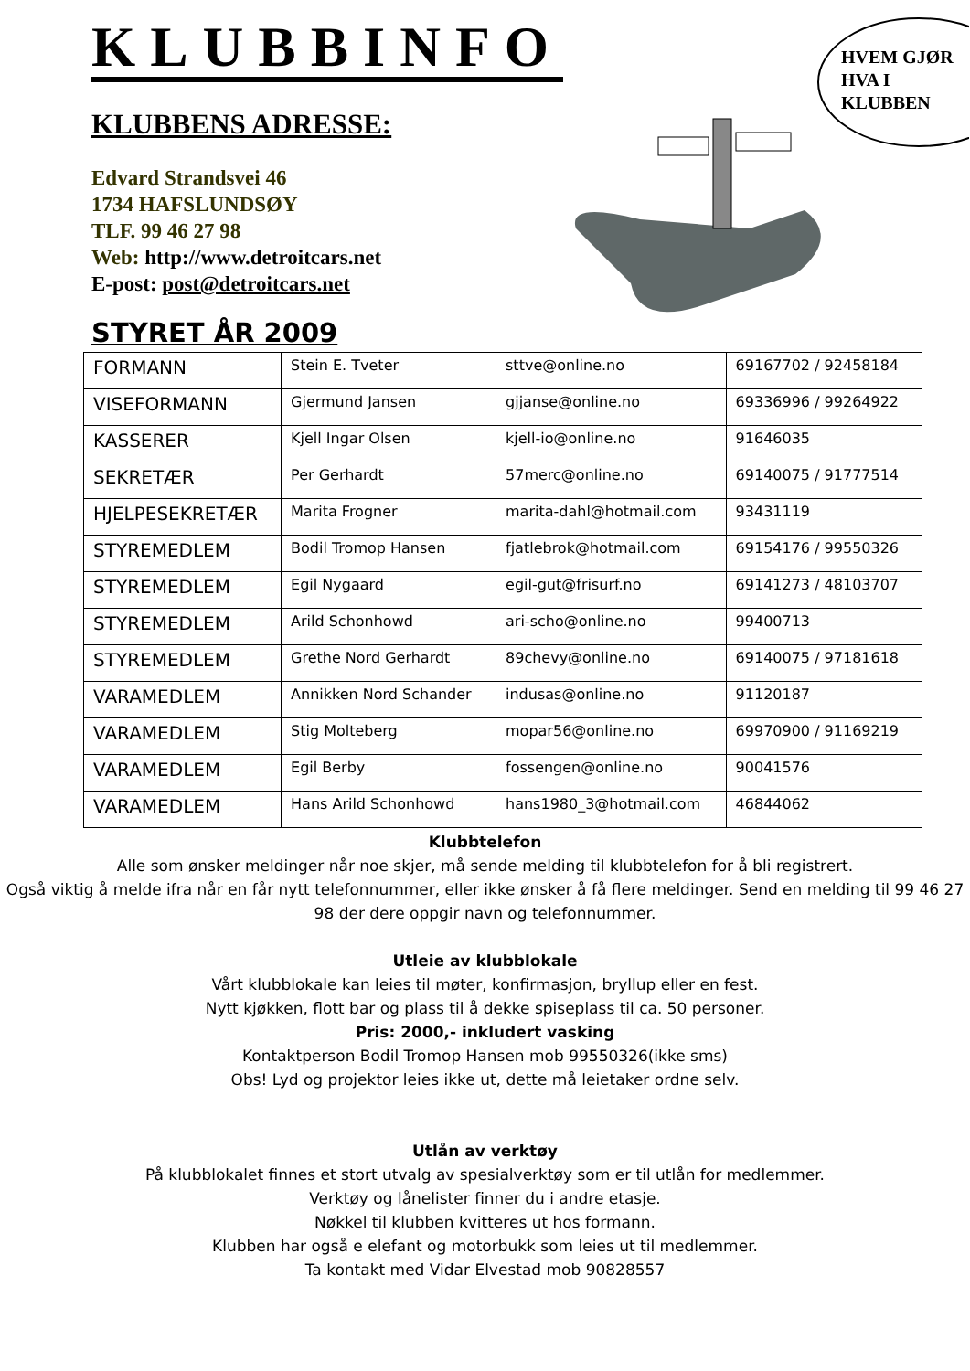KLUBBINFO
KLUBBENS ADRESSE:
Edvard Strandsvei 46
1734 HAFSLUNDSØY
TLF. 99 46 27 98
Web: http://www.detroitcars.net
E-post: post@detroitcars.net
HVEM GJØR
HVA I
KLUBBEN
STYRET ÅR 2009
| FORMANN | Stein E. Tveter | sttve@online.no | 69167702 / 92458184 |
| VISEFORMANN | Gjermund Jansen | gjjanse@online.no | 69336996 / 99264922 |
| KASSERER | Kjell Ingar Olsen | kjell-io@online.no | 91646035 |
| SEKRETÆR | Per Gerhardt | 57merc@online.no | 69140075 / 91777514 |
| HJELPESEKRETÆR | Marita Frogner | marita-dahl@hotmail.com | 93431119 |
| STYREMEDLEM | Bodil Tromop Hansen | fjatlebrok@hotmail.com | 69154176 / 99550326 |
| STYREMEDLEM | Egil Nygaard | egil-gut@frisurf.no | 69141273 / 48103707 |
| STYREMEDLEM | Arild Schonhowd | ari-scho@online.no | 99400713 |
| STYREMEDLEM | Grethe Nord Gerhardt | 89chevy@online.no | 69140075 / 97181618 |
| VARAMEDLEM | Annikken Nord Schander | indusas@online.no | 91120187 |
| VARAMEDLEM | Stig Molteberg | mopar56@online.no | 69970900 / 91169219 |
| VARAMEDLEM | Egil Berby | fossengen@online.no | 90041576 |
| VARAMEDLEM | Hans Arild Schonhowd | hans1980_3@hotmail.com | 46844062 |
Klubbtelefon
Alle som ønsker meldinger når noe skjer, må sende melding til klubbtelefon for å bli registrert.
Også viktig å melde ifra når en får nytt telefonnummer, eller ikke ønsker å få flere meldinger. Send en melding til 99 46 27 98 der dere oppgir navn og telefonnummer.
Utleie av klubblokale
Vårt klubblokale kan leies til møter, konfirmasjon, bryllup eller en fest.
Nytt kjøkken, flott bar og plass til å dekke spiseplass til ca. 50 personer.
Pris: 2000,- inkludert vasking
Kontaktperson Bodil Tromop Hansen mob 99550326(ikke sms)
Obs! Lyd og projektor leies ikke ut, dette må leietaker ordne selv.
Utlån av verktøy
På klubblokalet finnes et stort utvalg av spesialverktøy som er til utlån for medlemmer.
Verktøy og lånelister finner du i andre etasje.
Nøkkel til klubben kvitteres ut hos formann.
Klubben har også e elefant og motorbukk som leies ut til medlemmer.
Ta kontakt med Vidar Elvestad mob 90828557